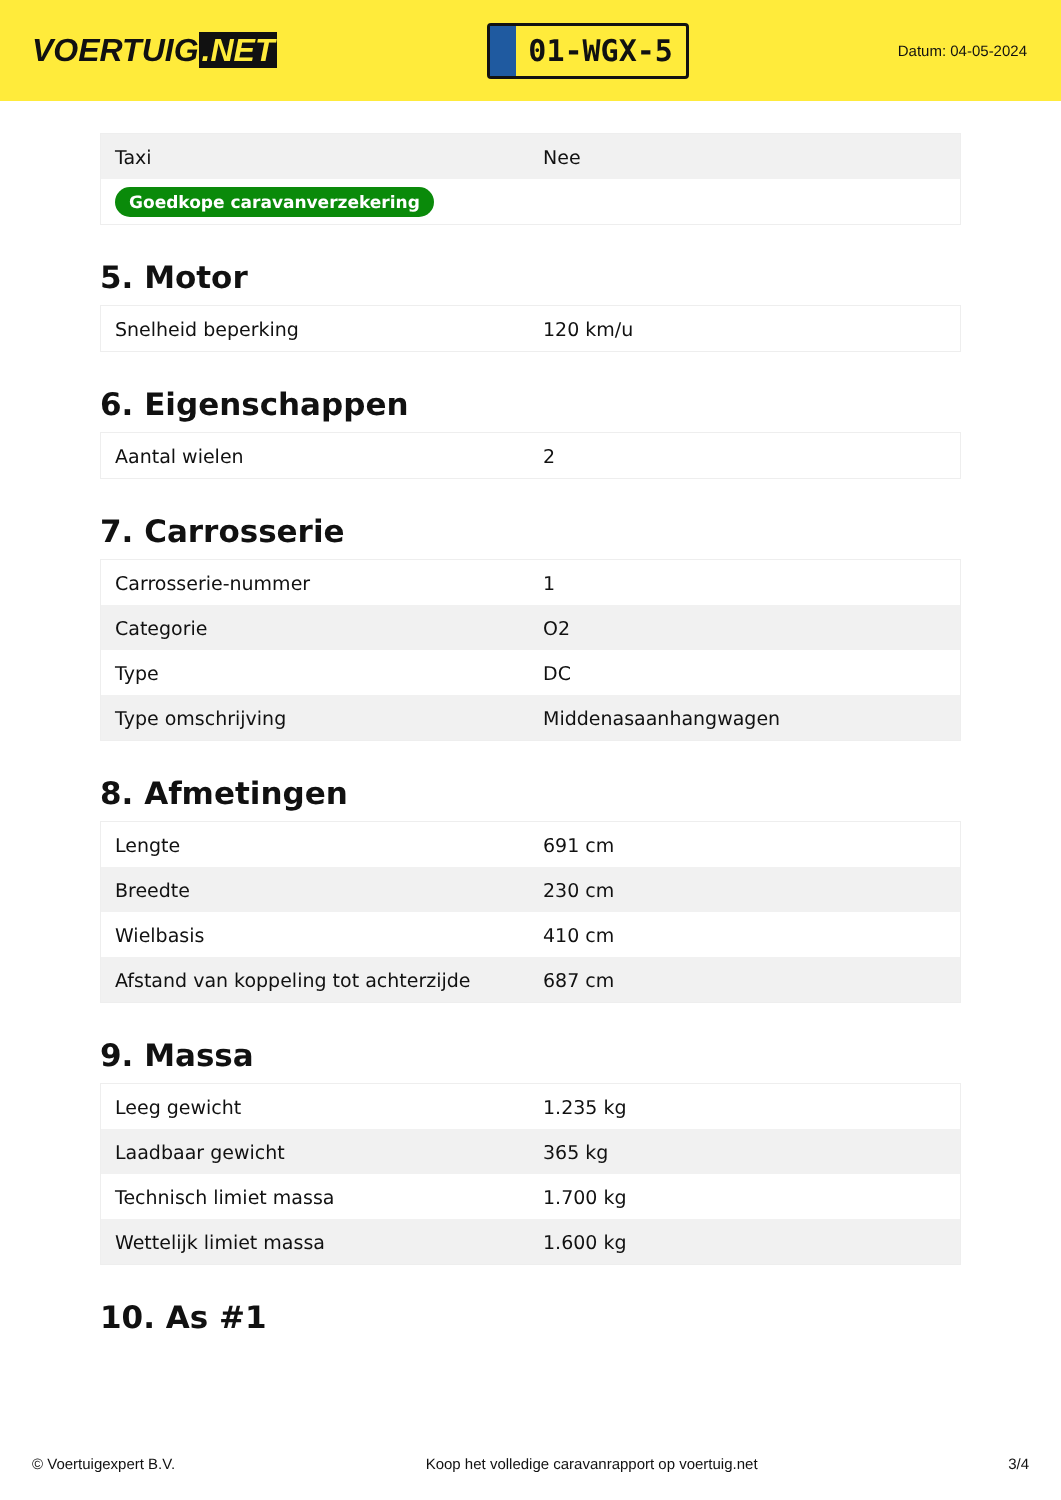VOERTUIG.NET
01-WGX-5
Datum: 04-05-2024
| Taxi | Nee |
| Goedkope caravanverzekering | |
5. Motor
| Snelheid beperking | 120 km/u |
6. Eigenschappen
| Aantal wielen | 2 |
7. Carrosserie
| Carrosserie-nummer | 1 |
| Categorie | O2 |
| Type | DC |
| Type omschrijving | Middenasaanhangwagen |
8. Afmetingen
| Lengte | 691 cm |
| Breedte | 230 cm |
| Wielbasis | 410 cm |
| Afstand van koppeling tot achterzijde | 687 cm |
9. Massa
| Leeg gewicht | 1.235 kg |
| Laadbaar gewicht | 365 kg |
| Technisch limiet massa | 1.700 kg |
| Wettelijk limiet massa | 1.600 kg |
10. As #1
© Voertuigexpert B.V. Koop het volledige caravanrapport op voertuig.net 3/4